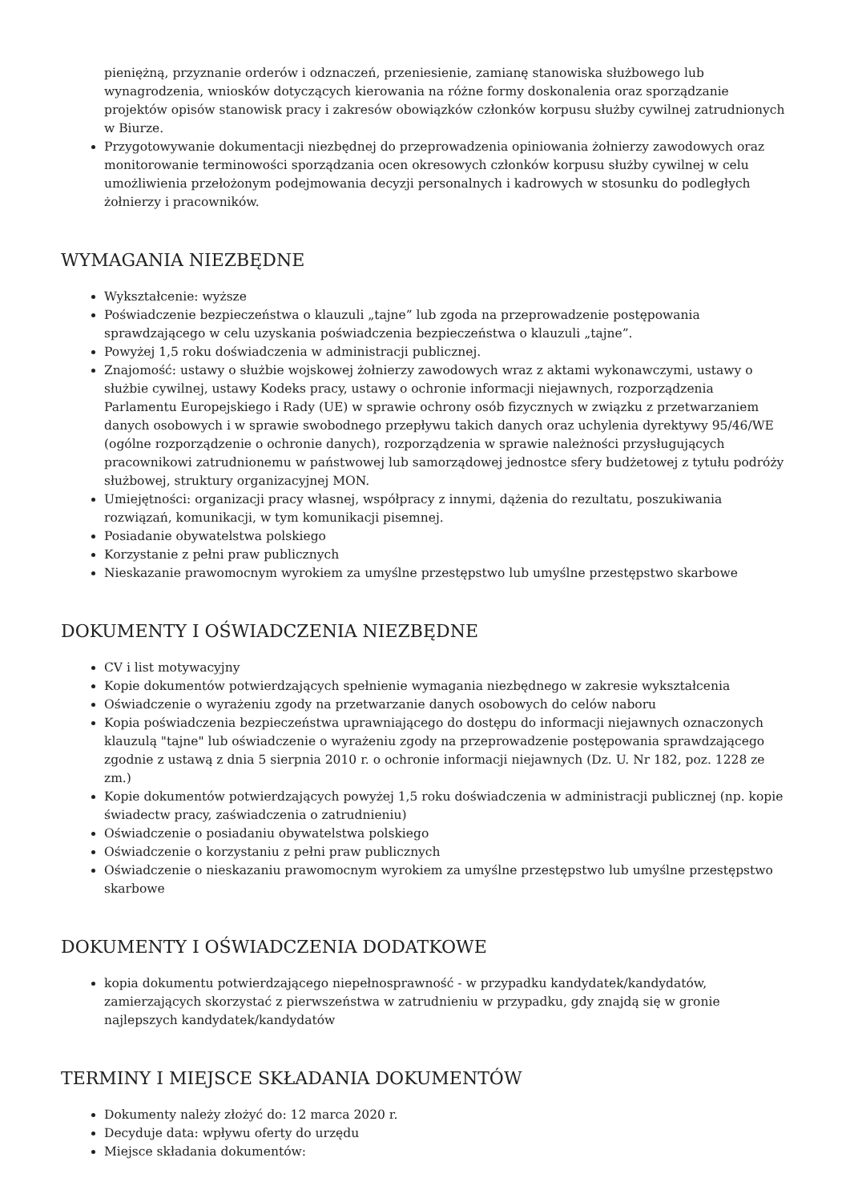pieniężną, przyznanie orderów i odznaczeń, przeniesienie, zamianę stanowiska służbowego lub wynagrodzenia, wniosków dotyczących kierowania na różne formy doskonalenia oraz sporządzanie projektów opisów stanowisk pracy i zakresów obowiązków członków korpusu służby cywilnej zatrudnionych w Biurze.
Przygotowywanie dokumentacji niezbędnej do przeprowadzenia opiniowania żołnierzy zawodowych oraz monitorowanie terminowości sporządzania ocen okresowych członków korpusu służby cywilnej w celu umożliwienia przełożonym podejmowania decyzji personalnych i kadrowych w stosunku do podległych żołnierzy i pracowników.
WYMAGANIA NIEZBĘDNE
Wykształcenie: wyższe
Poświadczenie bezpieczeństwa o klauzuli „tajne” lub zgoda na przeprowadzenie postępowania sprawdzającego w celu uzyskania poświadczenia bezpieczeństwa o klauzuli „tajne”.
Powyżej 1,5 roku doświadczenia w administracji publicznej.
Znajomość: ustawy o służbie wojskowej żołnierzy zawodowych wraz z aktami wykonawczymi, ustawy o służbie cywilnej, ustawy Kodeks pracy, ustawy o ochronie informacji niejawnych, rozporządzenia Parlamentu Europejskiego i Rady (UE) w sprawie ochrony osób fizycznych w związku z przetwarzaniem danych osobowych i w sprawie swobodnego przepływu takich danych oraz uchylenia dyrektywy 95/46/WE (ogólne rozporządzenie o ochronie danych), rozporządzenia w sprawie należności przysługujących pracownikowi zatrudnionemu w państwowej lub samorządowej jednostce sfery budżetowej z tytułu podróży służbowej, struktury organizacyjnej MON.
Umiejętności: organizacji pracy własnej, współpracy z innymi, dążenia do rezultatu, poszukiwania rozwiązań, komunikacji, w tym komunikacji pisemnej.
Posiadanie obywatelstwa polskiego
Korzystanie z pełni praw publicznych
Nieskazanie prawomocnym wyrokiem za umyślne przestępstwo lub umyślne przestępstwo skarbowe
DOKUMENTY I OŚWIADCZENIA NIEZBĘDNE
CV i list motywacyjny
Kopie dokumentów potwierdzających spełnienie wymagania niezbędnego w zakresie wykształcenia
Oświadczenie o wyrażeniu zgody na przetwarzanie danych osobowych do celów naboru
Kopia poświadczenia bezpieczeństwa uprawniającego do dostępu do informacji niejawnych oznaczonych klauzulą "tajne" lub oświadczenie o wyrażeniu zgody na przeprowadzenie postępowania sprawdzającego zgodnie z ustawą z dnia 5 sierpnia 2010 r. o ochronie informacji niejawnych (Dz. U. Nr 182, poz. 1228 ze zm.)
Kopie dokumentów potwierdzających powyżej 1,5 roku doświadczenia w administracji publicznej (np. kopie świadectw pracy, zaświadczenia o zatrudnieniu)
Oświadczenie o posiadaniu obywatelstwa polskiego
Oświadczenie o korzystaniu z pełni praw publicznych
Oświadczenie o nieskazaniu prawomocnym wyrokiem za umyślne przestępstwo lub umyślne przestępstwo skarbowe
DOKUMENTY I OŚWIADCZENIA DODATKOWE
kopia dokumentu potwierdzającego niepełnosprawność - w przypadku kandydatek/kandydatów, zamierzających skorzystać z pierwszeństwa w zatrudnieniu w przypadku, gdy znajdą się w gronie najlepszych kandydatek/kandydatów
TERMINY I MIEJSCE SKŁADANIA DOKUMENTÓW
Dokumenty należy złożyć do: 12 marca 2020 r.
Decyduje data: wpływu oferty do urzędu
Miejsce składania dokumentów: